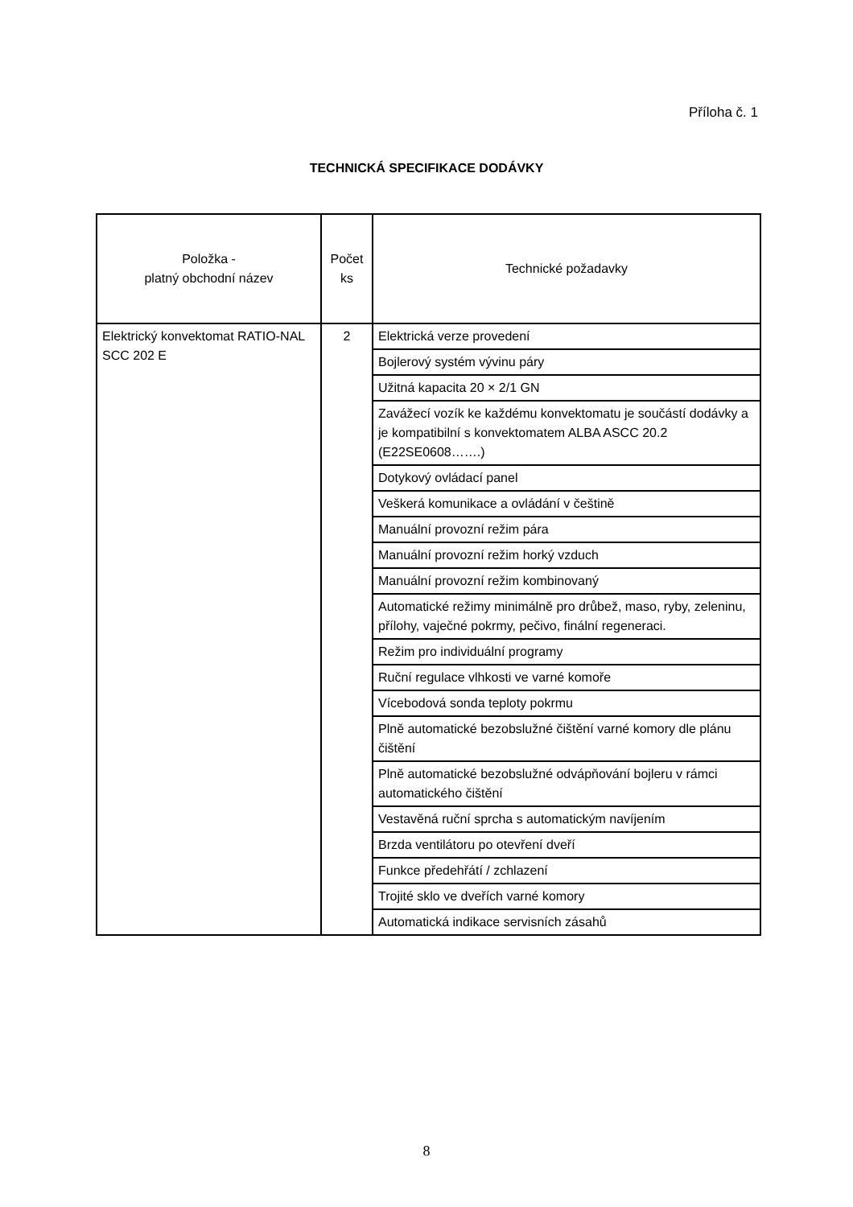Příloha č. 1
TECHNICKÁ SPECIFIKACE DODÁVKY
| Položka - platný obchodní název | Počet ks | Technické požadavky |
| --- | --- | --- |
| Elektrický konvektomat RATIO-NAL SCC 202 E | 2 | Elektrická verze provedení |
| | | Bojlerový systém vývinu páry |
| | | Užitná kapacita 20 × 2/1 GN |
| | | Zavážecí vozík ke každému konvektomatu je součástí dodávky a je kompatibilní s konvektomatem ALBA ASCC 20.2 (E22SE0608…….) |
| | | Dotykový ovládací panel |
| | | Veškerá komunikace a ovládání v češtině |
| | | Manuální provozní režim pára |
| | | Manuální provozní režim horký vzduch |
| | | Manuální provozní režim kombinovaný |
| | | Automatické režimy minimálně pro drůbež, maso, ryby, zeleninu, přílohy, vaječné pokrmy, pečivo, finální regeneraci. |
| | | Režim pro individuální programy |
| | | Ruční regulace vlhkosti ve varné komoře |
| | | Vícebodová sonda teploty pokrmu |
| | | Plně automatické bezobslužné čištění varné komory dle plánu čištění |
| | | Plně automatické bezobslužné odvápňování bojleru v rámci automatického čištění |
| | | Vestavěná ruční sprcha s automatickým navíjením |
| | | Brzda ventilátoru po otevření dveří |
| | | Funkce předehřátí / zchlazení |
| | | Trojité sklo ve dveřích varné komory |
| | | Automatická indikace servisních zásahů |
8